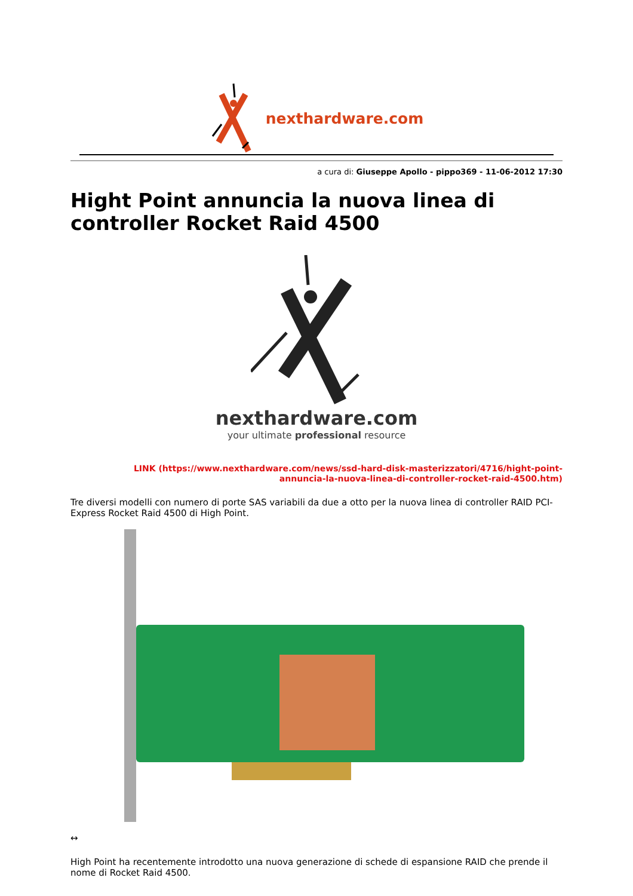nexthardware.com
a cura di: Giuseppe Apollo - pippo369 - 11-06-2012 17:30
Hight Point annuncia la nuova linea di controller Rocket Raid 4500
nexthardware.com
your ultimate professional resource
LINK (https://www.nexthardware.com/news/ssd-hard-disk-masterizzatori/4716/hight-point-annuncia-la-nuova-linea-di-controller-rocket-raid-4500.htm)
Tre diversi modelli con numero di porte SAS variabili da due a otto per la nuova linea di controller RAID PCI-Express Rocket Raid 4500 di High Point.
↔
High Point ha recentemente introdotto una nuova generazione di schede di espansione RAID che prende il nome di Rocket Raid 4500.